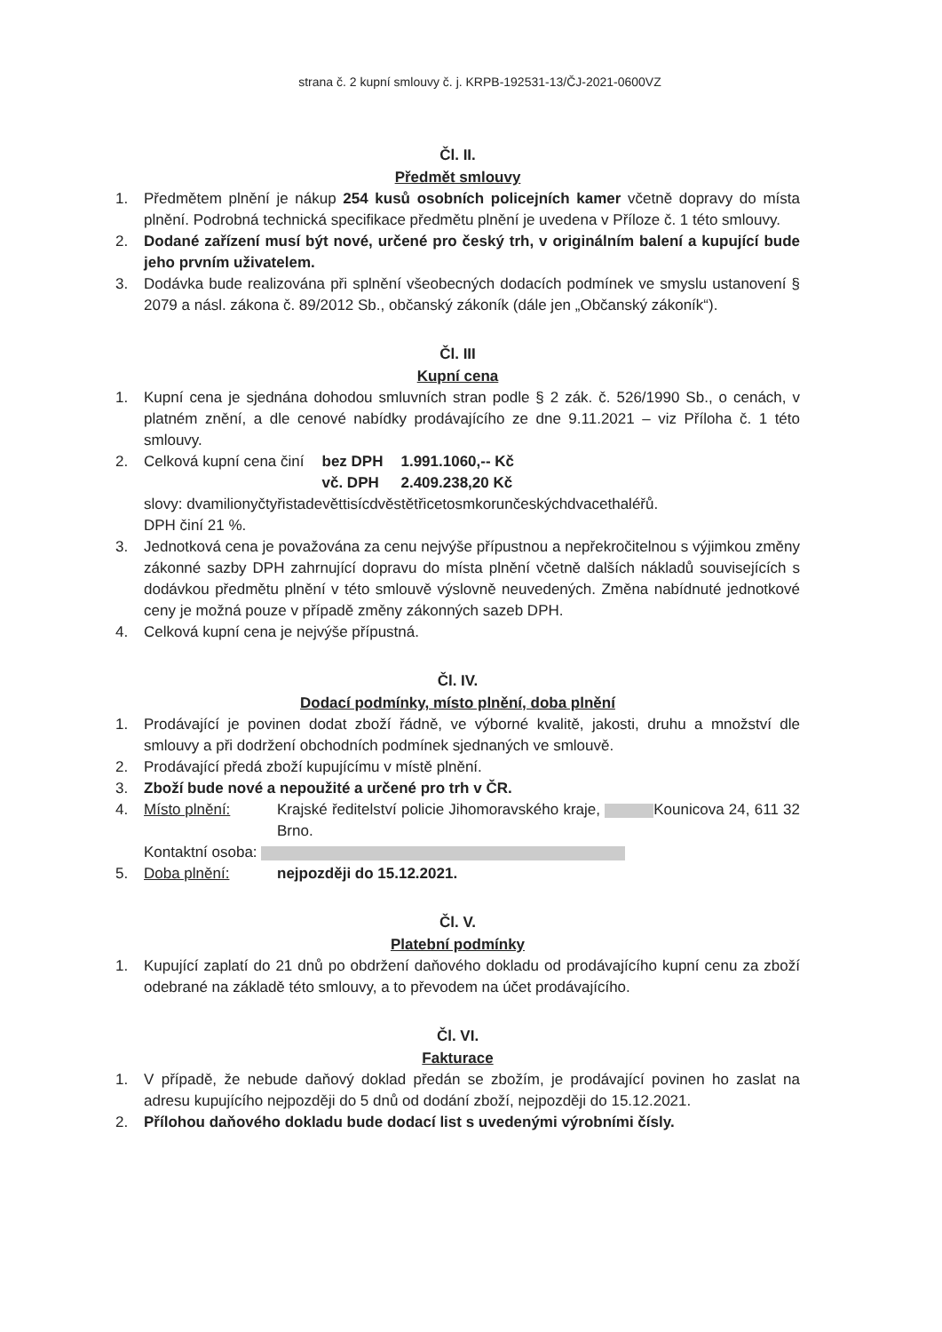strana č. 2 kupní smlouvy č. j. KRPB-192531-13/ČJ-2021-0600VZ
Čl. II.
Předmět smlouvy
1. Předmětem plnění je nákup 254 kusů osobních policejních kamer včetně dopravy do místa plnění. Podrobná technická specifikace předmětu plnění je uvedena v Příloze č. 1 této smlouvy.
2. Dodané zařízení musí být nové, určené pro český trh, v originálním balení a kupující bude jeho prvním uživatelem.
3. Dodávka bude realizována při splnění všeobecných dodacích podmínek ve smyslu ustanovení § 2079 a násl. zákona č. 89/2012 Sb., občanský zákoník (dále jen „Občanský zákoník“).
Čl. III
Kupní cena
1. Kupní cena je sjednána dohodou smluvních stran podle § 2 zák. č. 526/1990 Sb., o cenách, v platném znění, a dle cenové nabídky prodávajícího ze dne 9.11.2021 – viz Příloha č. 1 této smlouvy.
2.
| Celková kupní cena činí | bez DPH | 1.991.1060,-- Kč |
| | vč. DPH | 2.409.238,20 Kč |
slovy: dvamilionyčtyřistadevěttisícdvěstětřicetosmkorunčeskýchdvacethaléřů.
DPH činí 21 %.
3. Jednotková cena je považována za cenu nejvýše přípustnou a nepřekročitelnou s výjimkou změny zákonné sazby DPH zahrnující dopravu do místa plnění včetně dalších nákladů souvisejících s dodávkou předmětu plnění v této smlouvě výslovně neuvedených. Změna nabídnuté jednotkové ceny je možná pouze v případě změny zákonných sazeb DPH.
4. Celková kupní cena je nejvýše přípustná.
Čl. IV.
Dodací podmínky, místo plnění, doba plnění
1. Prodávající je povinen dodat zboží řádně, ve výborné kvalitě, jakosti, druhu a množství dle smlouvy a při dodržení obchodních podmínek sjednaných ve smlouvě.
2. Prodávající předá zboží kupujícímu v místě plnění.
3. Zboží bude nové a nepoužité a určené pro trh v ČR.
4. Místo plnění: Krajské ředitelství policie Jihomoravského kraje, Kounicova 24, 611 32 Brno.
Kontaktní osoba:
5. Doba plnění: nejpozději do 15.12.2021.
Čl. V.
Platební podmínky
1. Kupující zaplatí do 21 dnů po obdržení daňového dokladu od prodávajícího kupní cenu za zboží odebrané na základě této smlouvy, a to převodem na účet prodávajícího.
Čl. VI.
Fakturace
1. V případě, že nebude daňový doklad předán se zbožím, je prodávající povinen ho zaslat na adresu kupujícího nejpozději do 5 dnů od dodání zboží, nejpozději do 15.12.2021.
2. Přílohou daňového dokladu bude dodací list s uvedenými výrobními čísly.